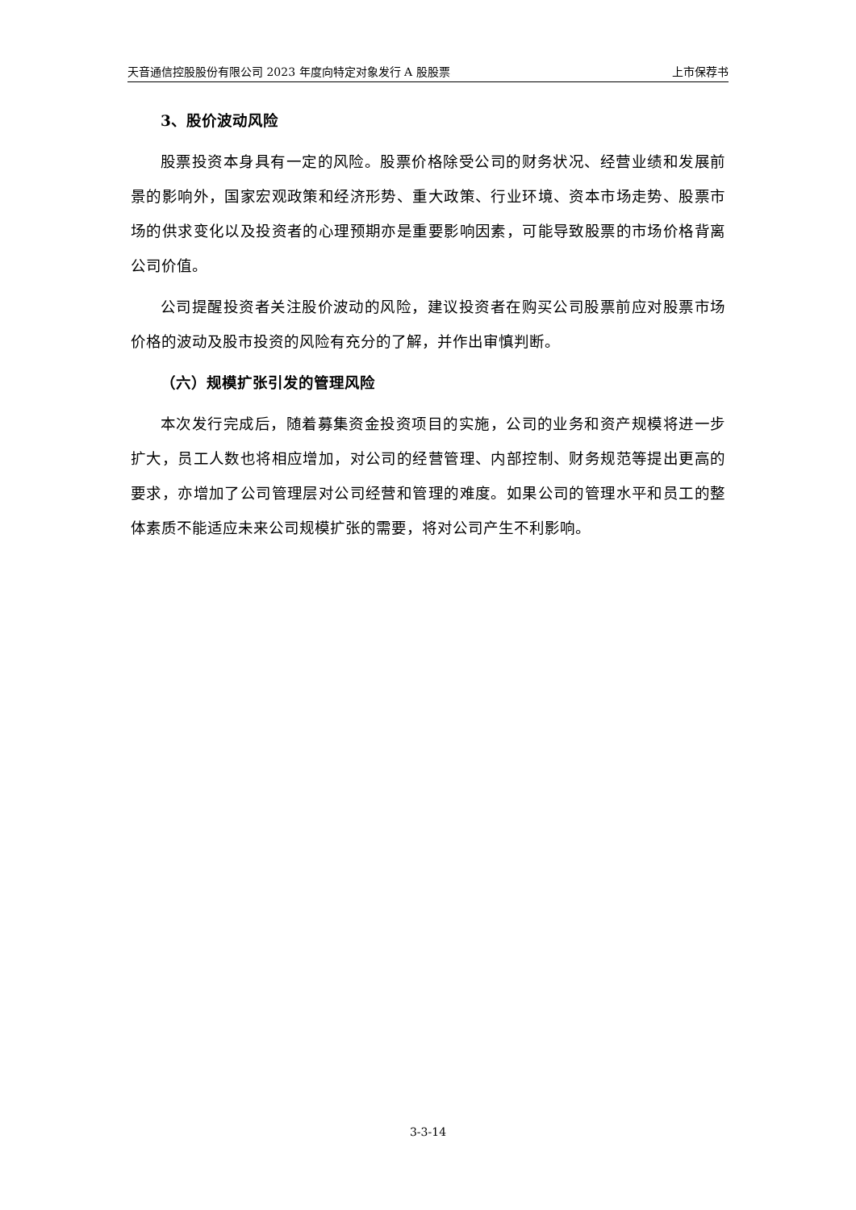天音通信控股股份有限公司 2023 年度向特定对象发行 A 股股票 上市保荐书
3、股价波动风险
股票投资本身具有一定的风险。股票价格除受公司的财务状况、经营业绩和发展前景的影响外，国家宏观政策和经济形势、重大政策、行业环境、资本市场走势、股票市场的供求变化以及投资者的心理预期亦是重要影响因素，可能导致股票的市场价格背离公司价值。
公司提醒投资者关注股价波动的风险，建议投资者在购买公司股票前应对股票市场价格的波动及股市投资的风险有充分的了解，并作出审慎判断。
（六）规模扩张引发的管理风险
本次发行完成后，随着募集资金投资项目的实施，公司的业务和资产规模将进一步扩大，员工人数也将相应增加，对公司的经营管理、内部控制、财务规范等提出更高的要求，亦增加了公司管理层对公司经营和管理的难度。如果公司的管理水平和员工的整体素质不能适应未来公司规模扩张的需要，将对公司产生不利影响。
3-3-14